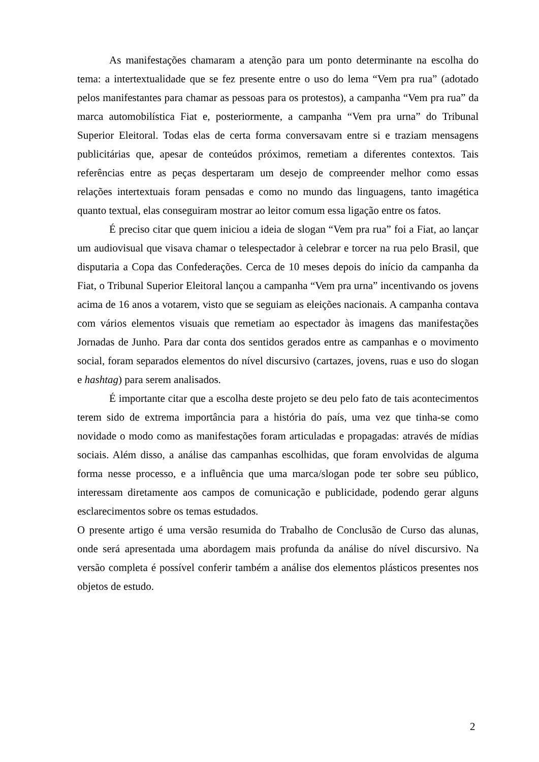As manifestações chamaram a atenção para um ponto determinante na escolha do tema: a intertextualidade que se fez presente entre o uso do lema “Vem pra rua” (adotado pelos manifestantes para chamar as pessoas para os protestos), a campanha “Vem pra rua” da marca automobilística Fiat e, posteriormente, a campanha “Vem pra urna” do Tribunal Superior Eleitoral. Todas elas de certa forma conversavam entre si e traziam mensagens publicitárias que, apesar de conteúdos próximos, remetiam a diferentes contextos. Tais referências entre as peças despertaram um desejo de compreender melhor como essas relações intertextuais foram pensadas e como no mundo das linguagens, tanto imagética quanto textual, elas conseguiram mostrar ao leitor comum essa ligação entre os fatos.
É preciso citar que quem iniciou a ideia de slogan “Vem pra rua” foi a Fiat, ao lançar um audiovisual que visava chamar o telespectador à celebrar e torcer na rua pelo Brasil, que disputaria a Copa das Confederações. Cerca de 10 meses depois do início da campanha da Fiat, o Tribunal Superior Eleitoral lançou a campanha “Vem pra urna” incentivando os jovens acima de 16 anos a votarem, visto que se seguiam as eleições nacionais. A campanha contava com vários elementos visuais que remetiam ao espectador às imagens das manifestações Jornadas de Junho. Para dar conta dos sentidos gerados entre as campanhas e o movimento social, foram separados elementos do nível discursivo (cartazes, jovens, ruas e uso do slogan e hashtag) para serem analisados.
É importante citar que a escolha deste projeto se deu pelo fato de tais acontecimentos terem sido de extrema importância para a história do país, uma vez que tinha-se como novidade o modo como as manifestações foram articuladas e propagadas: através de mídias sociais. Além disso, a análise das campanhas escolhidas, que foram envolvidas de alguma forma nesse processo, e a influência que uma marca/slogan pode ter sobre seu público, interessam diretamente aos campos de comunicação e publicidade, podendo gerar alguns esclarecimentos sobre os temas estudados.
O presente artigo é uma versão resumida do Trabalho de Conclusão de Curso das alunas, onde será apresentada uma abordagem mais profunda da análise do nível discursivo. Na versão completa é possível conferir também a análise dos elementos plásticos presentes nos objetos de estudo.
2